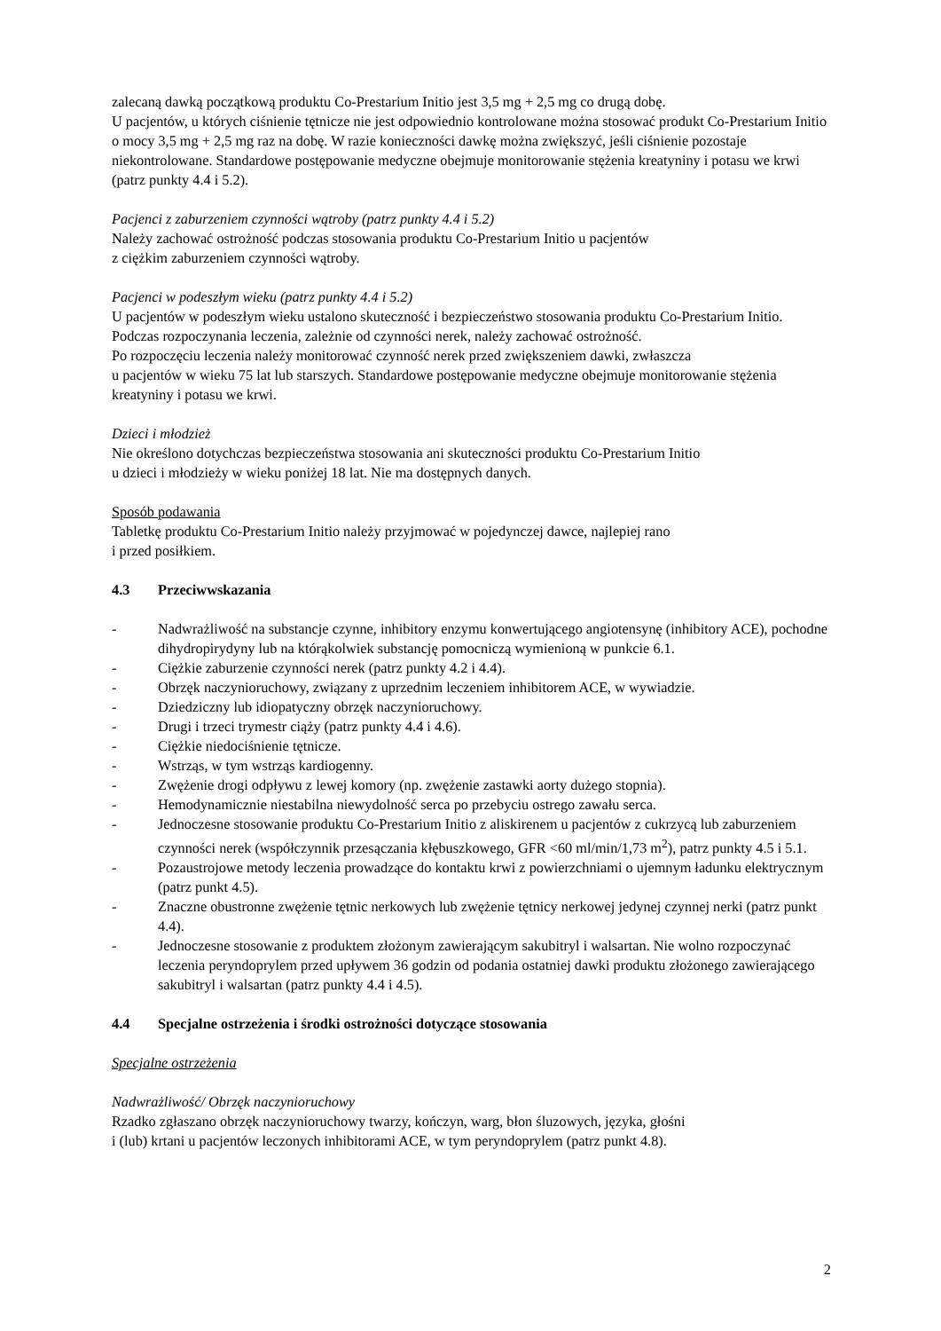zalecaną dawką początkową produktu Co-Prestarium Initio jest 3,5 mg + 2,5 mg co drugą dobę.
U pacjentów, u których ciśnienie tętnicze nie jest odpowiednio kontrolowane można stosować produkt Co-Prestarium Initio o mocy 3,5 mg + 2,5 mg raz na dobę. W razie konieczności dawkę można zwiększyć, jeśli ciśnienie pozostaje niekontrolowane. Standardowe postępowanie medyczne obejmuje monitorowanie stężenia kreatyniny i potasu we krwi (patrz punkty 4.4 i 5.2).
Pacjenci z zaburzeniem czynności wątroby (patrz punkty 4.4 i 5.2)
Należy zachować ostrożność podczas stosowania produktu Co-Prestarium Initio u pacjentów
z ciężkim zaburzeniem czynności wątroby.
Pacjenci w podeszłym wieku (patrz punkty 4.4 i 5.2)
U pacjentów w podeszłym wieku ustalono skuteczność i bezpieczeństwo stosowania produktu Co-Prestarium Initio. Podczas rozpoczynania leczenia, zależnie od czynności nerek, należy zachować ostrożność.
Po rozpoczęciu leczenia należy monitorować czynność nerek przed zwiększeniem dawki, zwłaszcza
u pacjentów w wieku 75 lat lub starszych. Standardowe postępowanie medyczne obejmuje monitorowanie stężenia kreatyniny i potasu we krwi.
Dzieci i młodzież
Nie określono dotychczas bezpieczeństwa stosowania ani skuteczności produktu Co-Prestarium Initio
u dzieci i młodzieży w wieku poniżej 18 lat. Nie ma dostępnych danych.
Sposób podawania
Tabletkę produktu Co-Prestarium Initio należy przyjmować w pojedynczej dawce, najlepiej rano
i przed posiłkiem.
4.3 Przeciwwskazania
- Nadwrażliwość na substancje czynne, inhibitory enzymu konwertującego angiotensynę (inhibitory ACE), pochodne dihydropirydyny lub na którąkolwiek substancję pomocniczą wymienioną w punkcie 6.1.
- Ciężkie zaburzenie czynności nerek (patrz punkty 4.2 i 4.4).
- Obrzęk naczynioruchowy, związany z uprzednim leczeniem inhibitorem ACE, w wywiadzie.
- Dziedziczny lub idiopatyczny obrzęk naczynioruchowy.
- Drugi i trzeci trymestr ciąży (patrz punkty 4.4 i 4.6).
- Ciężkie niedociśnienie tętnicze.
- Wstrząs, w tym wstrząs kardiogenny.
- Zwężenie drogi odpływu z lewej komory (np. zwężenie zastawki aorty dużego stopnia).
- Hemodynamicznie niestabilna niewydolność serca po przebyciu ostrego zawału serca.
- Jednoczesne stosowanie produktu Co-Prestarium Initio z aliskirenem u pacjentów z cukrzycą lub zaburzeniem czynności nerek (współczynnik przesączania kłębuszkowego, GFR <60 ml/min/1,73 m<sup>2</sup>), patrz punkty 4.5 i 5.1.
- Pozaustrojowe metody leczenia prowadzące do kontaktu krwi z powierzchniami o ujemnym ładunku elektrycznym (patrz punkt 4.5).
- Znaczne obustronne zwężenie tętnic nerkowych lub zwężenie tętnicy nerkowej jedynej czynnej nerki (patrz punkt 4.4).
- Jednoczesne stosowanie z produktem złożonym zawierającym sakubitryl i walsartan. Nie wolno rozpoczynać leczenia peryndoprylem przed upływem 36 godzin od podania ostatniej dawki produktu złożonego zawierającego sakubitryl i walsartan (patrz punkty 4.4 i 4.5).
4.4 Specjalne ostrzeżenia i środki ostrożności dotyczące stosowania
Specjalne ostrzeżenia
Nadwrażliwość/ Obrzęk naczynioruchowy
Rzadko zgłaszano obrzęk naczynioruchowy twarzy, kończyn, warg, błon śluzowych, języka, głośni
i (lub) krtani u pacjentów leczonych inhibitorami ACE, w tym peryndoprylem (patrz punkt 4.8).
2